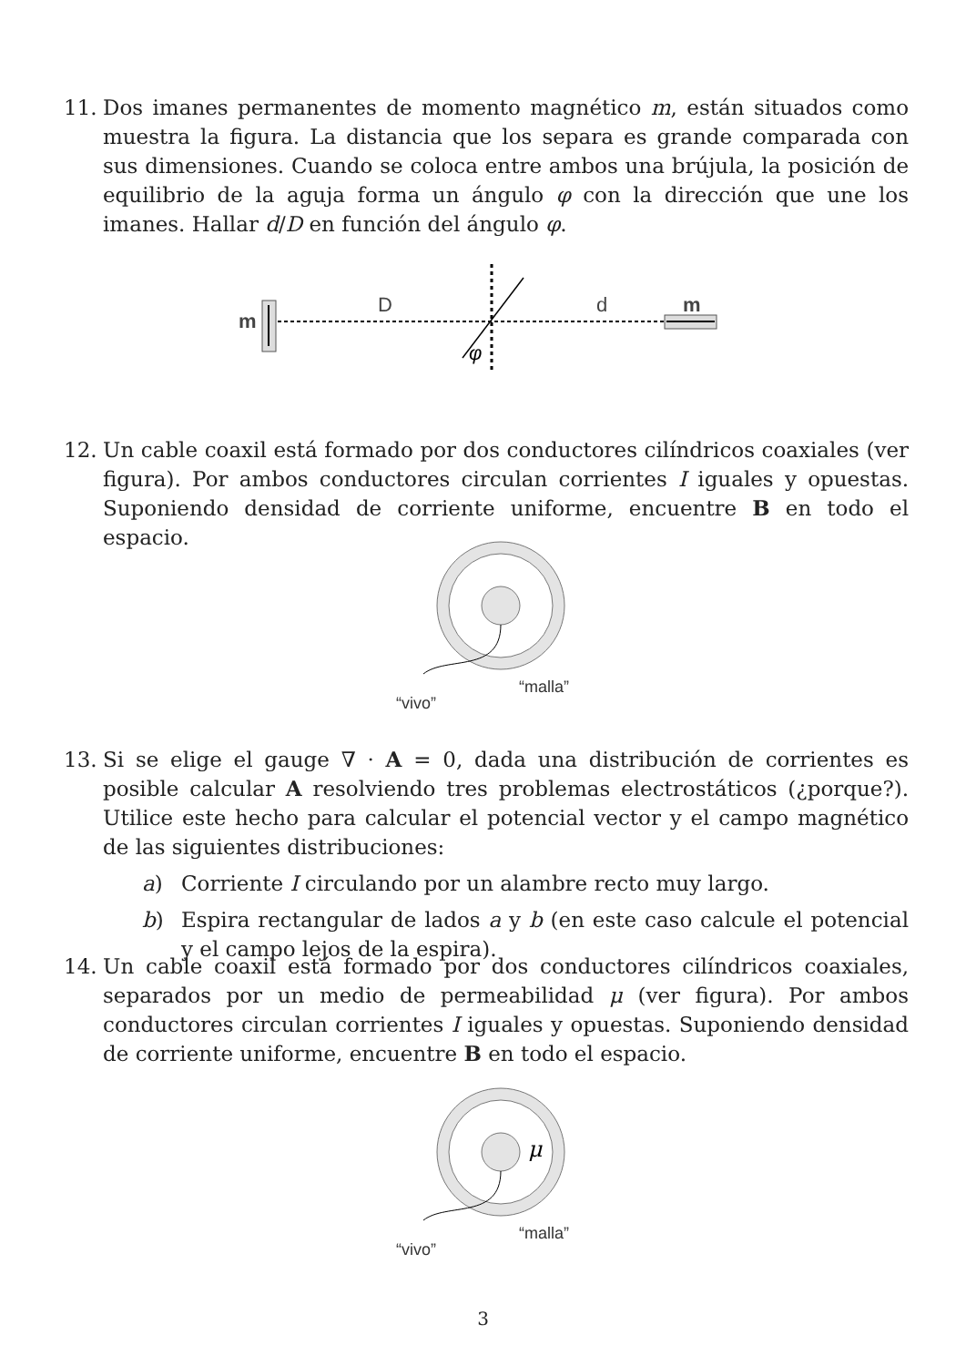11. Dos imanes permanentes de momento magnético m, están situados como muestra la figura. La distancia que los separa es grande comparada con sus dimensiones. Cuando se coloca entre ambos una brújula, la posición de equilibrio de la aguja forma un ángulo φ con la dirección que une los imanes. Hallar d/D en función del ángulo φ.
m
D
d
m
φ
12. Un cable coaxil está formado por dos conductores cilíndricos coaxiales (ver figura). Por ambos conductores circulan corrientes I iguales y opuestas. Suponiendo densidad de corriente uniforme, encuentre B en todo el espacio.
“malla”
“vivo”
13. Si se elige el gauge ∇ · A = 0, dada una distribución de corrientes es posible calcular A resolviendo tres problemas electrostáticos (¿porque?). Utilice este hecho para calcular el potencial vector y el campo magnético de las siguientes distribuciones:
a) Corriente I circulando por un alambre recto muy largo.
b) Espira rectangular de lados a y b (en este caso calcule el potencial y el campo lejos de la espira).
14. Un cable coaxil está formado por dos conductores cilíndricos coaxiales, separados por un medio de permeabilidad μ (ver figura). Por ambos conductores circulan corrientes I iguales y opuestas. Suponiendo densidad de corriente uniforme, encuentre B en todo el espacio.
μ
“malla”
“vivo”
3